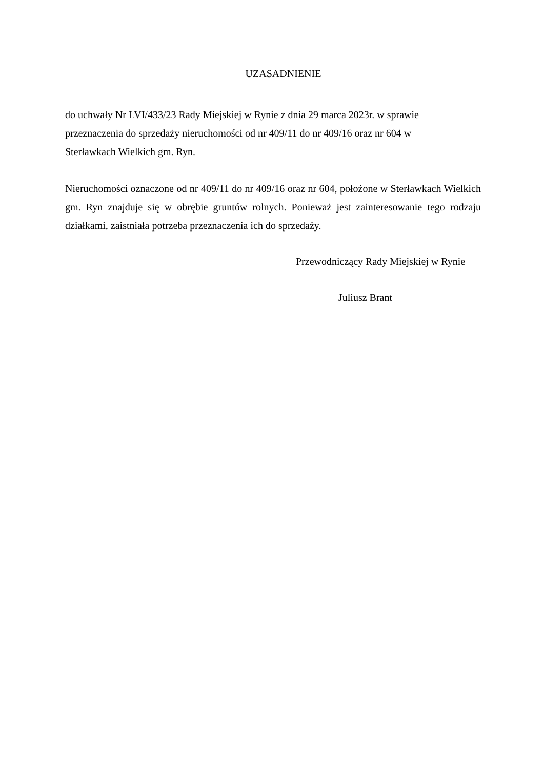UZASADNIENIE
do uchwały Nr LVI/433/23 Rady Miejskiej w Rynie z dnia 29 marca 2023r. w sprawie
przeznaczenia do sprzedaży nieruchomości od nr 409/11 do nr 409/16 oraz nr 604 w
Sterławkach Wielkich gm. Ryn.
Nieruchomości oznaczone od nr 409/11 do nr 409/16 oraz nr 604, położone w Sterławkach Wielkich gm. Ryn znajduje się w obrębie gruntów rolnych. Ponieważ jest zainteresowanie tego rodzaju działkami, zaistniała potrzeba przeznaczenia ich do sprzedaży.
Przewodniczący Rady Miejskiej w Rynie
Juliusz Brant